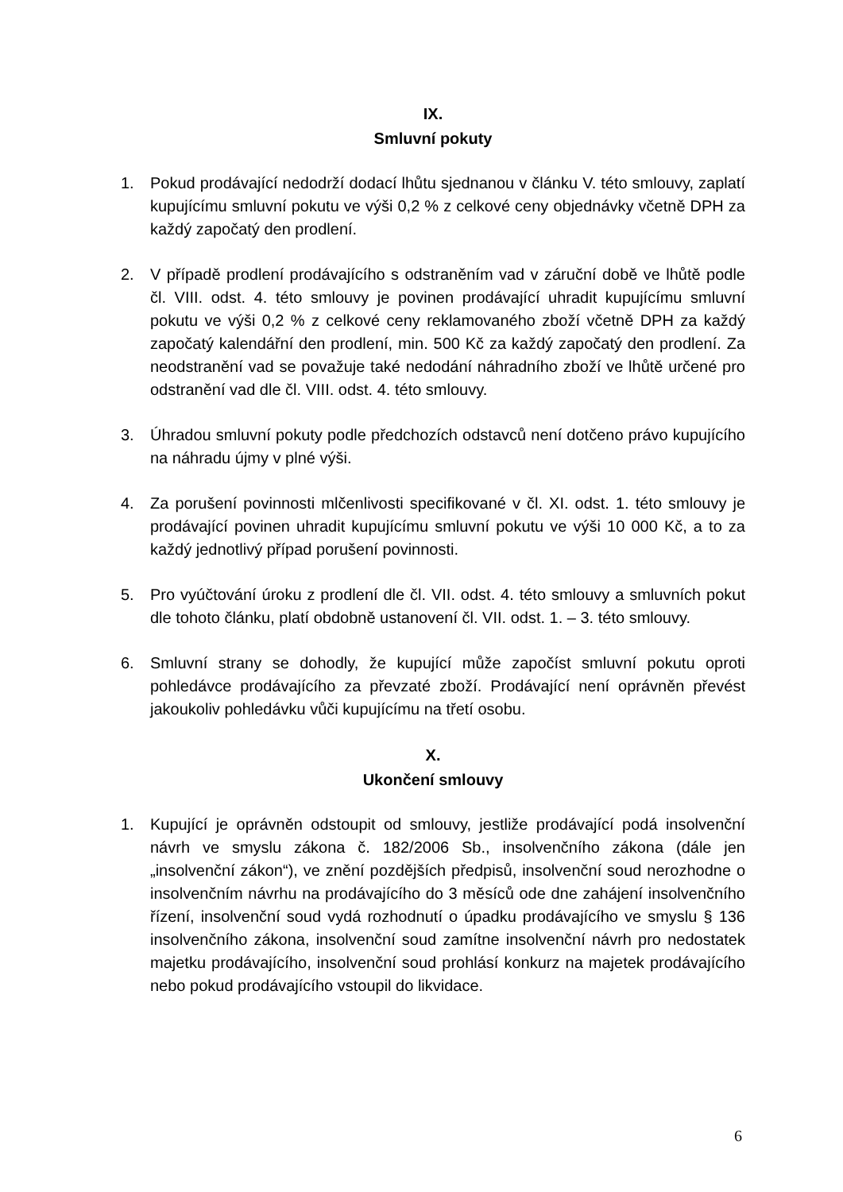IX.
Smluvní pokuty
1. Pokud prodávající nedodrží dodací lhůtu sjednanou v článku V. této smlouvy, zaplatí kupujícímu smluvní pokutu ve výši 0,2 % z celkové ceny objednávky včetně DPH za každý započatý den prodlení.
2. V případě prodlení prodávajícího s odstraněním vad v záruční době ve lhůtě podle čl. VIII. odst. 4. této smlouvy je povinen prodávající uhradit kupujícímu smluvní pokutu ve výši 0,2 % z celkové ceny reklamovaného zboží včetně DPH za každý započatý kalendářní den prodlení, min. 500 Kč za každý započatý den prodlení. Za neodstranění vad se považuje také nedodání náhradního zboží ve lhůtě určené pro odstranění vad dle čl. VIII. odst. 4. této smlouvy.
3. Úhradou smluvní pokuty podle předchozích odstavců není dotčeno právo kupujícího na náhradu újmy v plné výši.
4. Za porušení povinnosti mlčenlivosti specifikované v čl. XI. odst. 1. této smlouvy je prodávající povinen uhradit kupujícímu smluvní pokutu ve výši 10 000 Kč, a to za každý jednotlivý případ porušení povinnosti.
5. Pro vyúčtování úroku z prodlení dle čl. VII. odst. 4. této smlouvy a smluvních pokut dle tohoto článku, platí obdobně ustanovení čl. VII. odst. 1. – 3. této smlouvy.
6. Smluvní strany se dohodly, že kupující může započíst smluvní pokutu oproti pohledávce prodávajícího za převzaté zboží. Prodávající není oprávněn převést jakoukoliv pohledávku vůči kupujícímu na třetí osobu.
X.
Ukončení smlouvy
1. Kupující je oprávněn odstoupit od smlouvy, jestliže prodávající podá insolvenční návrh ve smyslu zákona č. 182/2006 Sb., insolvenčního zákona (dále jen „insolvenční zákon“), ve znění pozdějších předpisů, insolvenční soud nerozhodne o insolvenčním návrhu na prodávajícího do 3 měsíců ode dne zahájení insolvenčního řízení, insolvenční soud vydá rozhodnutí o úpadku prodávajícího ve smyslu § 136 insolvenčního zákona, insolvenční soud zamítne insolvenční návrh pro nedostatek majetku prodávajícího, insolvenční soud prohlásí konkurz na majetek prodávajícího nebo pokud prodávajícího vstoupil do likvidace.
6